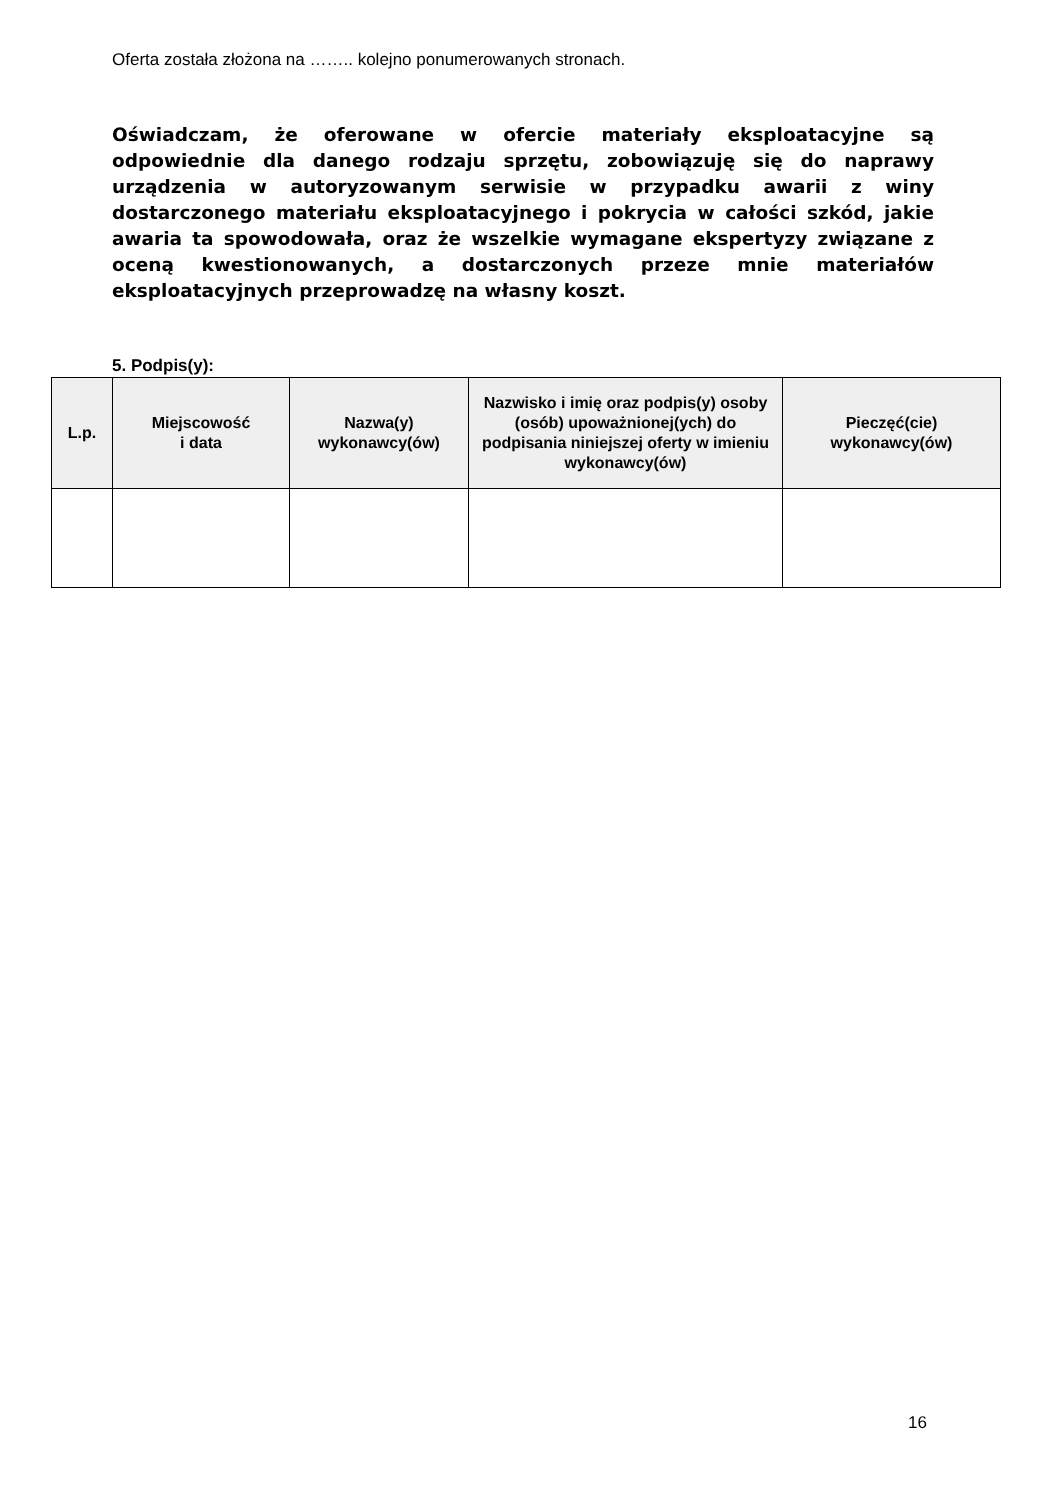Oferta została złożona na …….. kolejno ponumerowanych stronach.
Oświadczam, że oferowane w ofercie materiały eksploatacyjne są odpowiednie dla danego rodzaju sprzętu, zobowiązuję się do naprawy urządzenia w autoryzowanym serwisie w przypadku awarii z winy dostarczonego materiału eksploatacyjnego i pokrycia w całości szkód, jakie awaria ta spowodowała, oraz że wszelkie wymagane ekspertyzy związane z oceną kwestionowanych, a dostarczonych przeze mnie materiałów eksploatacyjnych przeprowadzę na własny koszt.
5. Podpis(y):
| L.p. | Miejscowość i data | Nazwa(y) wykonawcy(ów) | Nazwisko i imię oraz podpis(y) osoby (osób) upoważnionej(ych) do podpisania niniejszej oferty w imieniu wykonawcy(ów) | Pieczęć(cie) wykonawcy(ów) |
| --- | --- | --- | --- | --- |
16